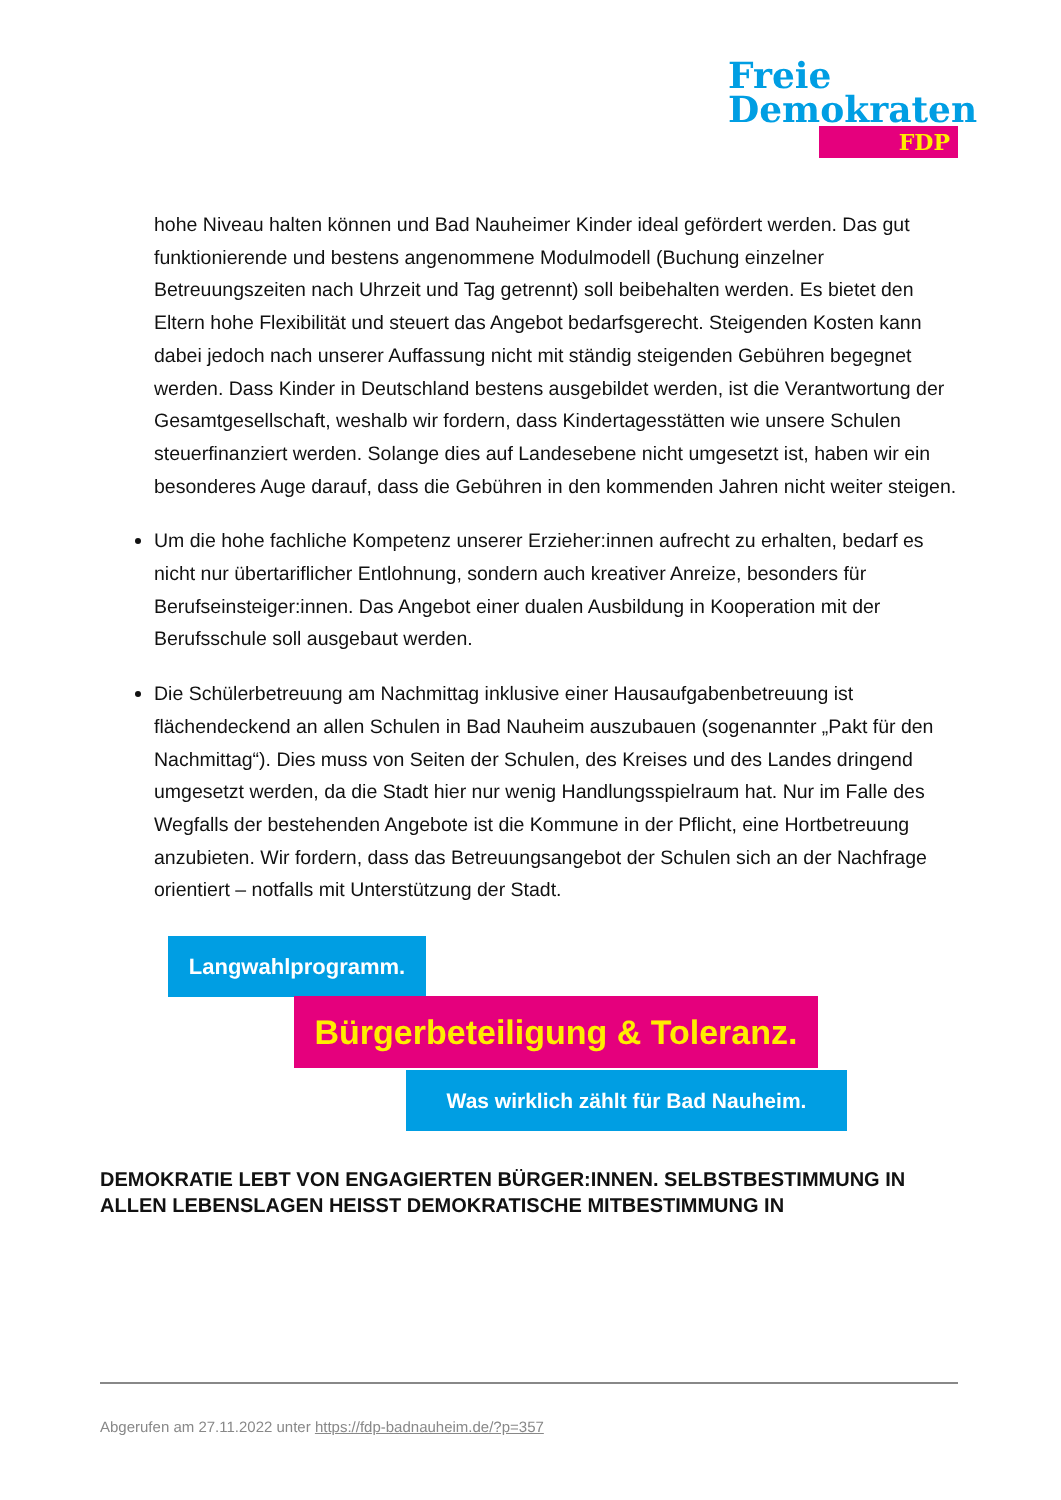Freie
Demokraten
FDP
hohe Niveau halten können und Bad Nauheimer Kinder ideal gefördert werden. Das gut funktionierende und bestens angenommene Modulmodell (Buchung einzelner Betreuungszeiten nach Uhrzeit und Tag getrennt) soll beibehalten werden. Es bietet den Eltern hohe Flexibilität und steuert das Angebot bedarfsgerecht. Steigenden Kosten kann dabei jedoch nach unserer Auffassung nicht mit ständig steigenden Gebühren begegnet werden. Dass Kinder in Deutschland bestens ausgebildet werden, ist die Verantwortung der Gesamtgesellschaft, weshalb wir fordern, dass Kindertagesstätten wie unsere Schulen steuerfinanziert werden. Solange dies auf Landesebene nicht umgesetzt ist, haben wir ein besonderes Auge darauf, dass die Gebühren in den kommenden Jahren nicht weiter steigen.
Um die hohe fachliche Kompetenz unserer Erzieher:innen aufrecht zu erhalten, bedarf es nicht nur übertariflicher Entlohnung, sondern auch kreativer Anreize, besonders für Berufseinsteiger:innen. Das Angebot einer dualen Ausbildung in Kooperation mit der Berufsschule soll ausgebaut werden.
Die Schülerbetreuung am Nachmittag inklusive einer Hausaufgabenbetreuung ist flächendeckend an allen Schulen in Bad Nauheim auszubauen (sogenannter „Pakt für den Nachmittag“). Dies muss von Seiten der Schulen, des Kreises und des Landes dringend umgesetzt werden, da die Stadt hier nur wenig Handlungsspielraum hat. Nur im Falle des Wegfalls der bestehenden Angebote ist die Kommune in der Pflicht, eine Hortbetreuung anzubieten. Wir fordern, dass das Betreuungsangebot der Schulen sich an der Nachfrage orientiert – notfalls mit Unterstützung der Stadt.
Langwahlprogramm.
Bürgerbeteiligung & Toleranz.
Was wirklich zählt für Bad Nauheim.
DEMOKRATIE LEBT VON ENGAGIERTEN BÜRGER:INNEN. SELBSTBESTIMMUNG IN ALLEN LEBENSLAGEN HEISST DEMOKRATISCHE MITBESTIMMUNG IN
Abgerufen am 27.11.2022 unter https://fdp-badnauheim.de/?p=357